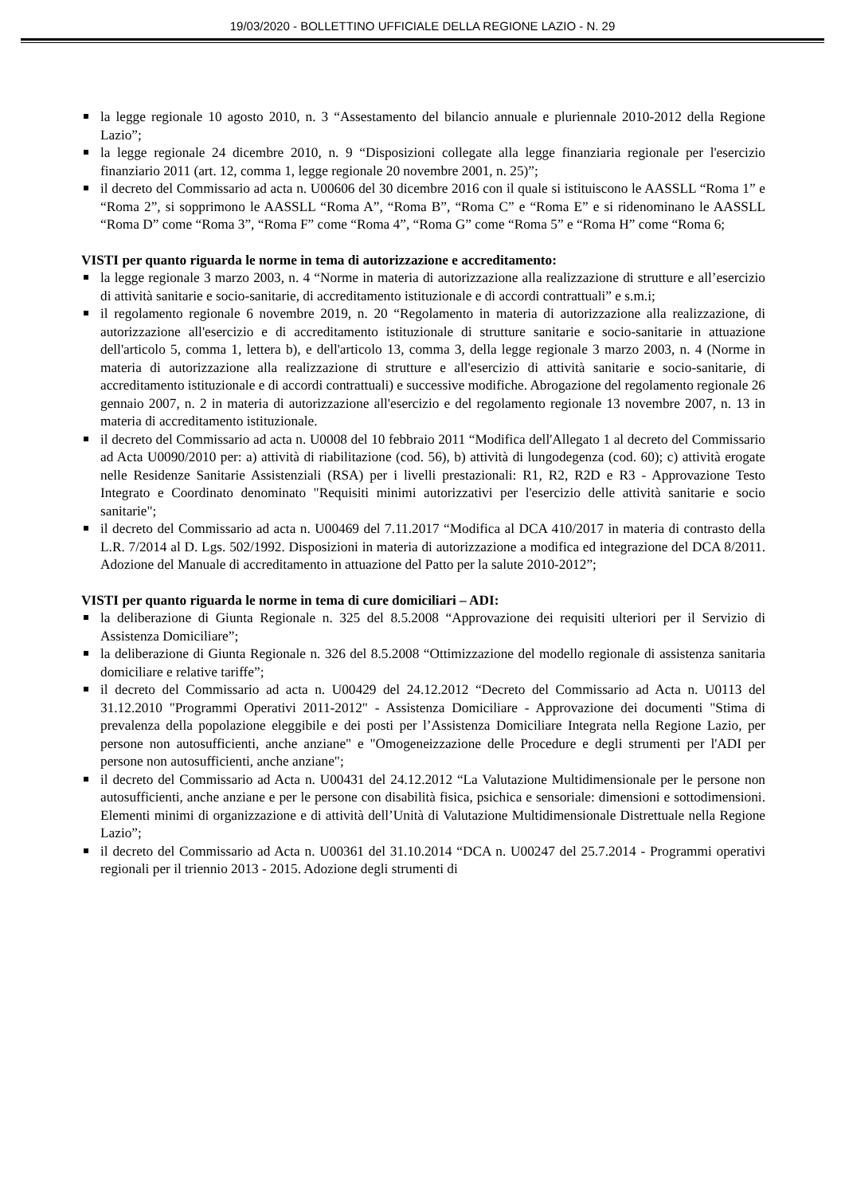19/03/2020 - BOLLETTINO UFFICIALE DELLA REGIONE LAZIO - N. 29
la legge regionale 10 agosto 2010, n. 3 “Assestamento del bilancio annuale e pluriennale 2010-2012 della Regione Lazio”;
la legge regionale 24 dicembre 2010, n. 9 “Disposizioni collegate alla legge finanziaria regionale per l'esercizio finanziario 2011 (art. 12, comma 1, legge regionale 20 novembre 2001, n. 25)”;
il decreto del Commissario ad acta n. U00606 del 30 dicembre 2016 con il quale si istituiscono le AASSLL “Roma 1” e “Roma 2”, si sopprimono le AASSLL “Roma A”, “Roma B”, “Roma C” e “Roma E” e si ridenominano le AASSLL “Roma D” come “Roma 3”, “Roma F” come “Roma 4”, “Roma G” come “Roma 5” e “Roma H” come “Roma 6;
VISTI per quanto riguarda le norme in tema di autorizzazione e accreditamento:
la legge regionale 3 marzo 2003, n. 4 “Norme in materia di autorizzazione alla realizzazione di strutture e all’esercizio di attività sanitarie e socio-sanitarie, di accreditamento istituzionale e di accordi contrattuali” e s.m.i;
il regolamento regionale 6 novembre 2019, n. 20 “Regolamento in materia di autorizzazione alla realizzazione, di autorizzazione all'esercizio e di accreditamento istituzionale di strutture sanitarie e socio-sanitarie in attuazione dell'articolo 5, comma 1, lettera b), e dell'articolo 13, comma 3, della legge regionale 3 marzo 2003, n. 4 (Norme in materia di autorizzazione alla realizzazione di strutture e all'esercizio di attività sanitarie e socio-sanitarie, di accreditamento istituzionale e di accordi contrattuali) e successive modifiche. Abrogazione del regolamento regionale 26 gennaio 2007, n. 2 in materia di autorizzazione all'esercizio e del regolamento regionale 13 novembre 2007, n. 13 in materia di accreditamento istituzionale.
il decreto del Commissario ad acta n. U0008 del 10 febbraio 2011 “Modifica dell'Allegato 1 al decreto del Commissario ad Acta U0090/2010 per: a) attività di riabilitazione (cod. 56), b) attività di lungodegenza (cod. 60); c) attività erogate nelle Residenze Sanitarie Assistenziali (RSA) per i livelli prestazionali: R1, R2, R2D e R3 - Approvazione Testo Integrato e Coordinato denominato "Requisiti minimi autorizzativi per l'esercizio delle attività sanitarie e socio sanitarie";
il decreto del Commissario ad acta n. U00469 del 7.11.2017 “Modifica al DCA 410/2017 in materia di contrasto della L.R. 7/2014 al D. Lgs. 502/1992. Disposizioni in materia di autorizzazione a modifica ed integrazione del DCA 8/2011. Adozione del Manuale di accreditamento in attuazione del Patto per la salute 2010-2012”;
VISTI per quanto riguarda le norme in tema di cure domiciliari – ADI:
la deliberazione di Giunta Regionale n. 325 del 8.5.2008 “Approvazione dei requisiti ulteriori per il Servizio di Assistenza Domiciliare”;
la deliberazione di Giunta Regionale n. 326 del 8.5.2008 “Ottimizzazione del modello regionale di assistenza sanitaria domiciliare e relative tariffe”;
il decreto del Commissario ad acta n. U00429 del 24.12.2012 “Decreto del Commissario ad Acta n. U0113 del 31.12.2010 "Programmi Operativi 2011-2012" - Assistenza Domiciliare - Approvazione dei documenti "Stima di prevalenza della popolazione eleggibile e dei posti per l’Assistenza Domiciliare Integrata nella Regione Lazio, per persone non autosufficienti, anche anziane" e "Omogeneizzazione delle Procedure e degli strumenti per l'ADI per persone non autosufficienti, anche anziane";
il decreto del Commissario ad Acta n. U00431 del 24.12.2012 “La Valutazione Multidimensionale per le persone non autosufficienti, anche anziane e per le persone con disabilità fisica, psichica e sensoriale: dimensioni e sottodimensioni. Elementi minimi di organizzazione e di attività dell’Unità di Valutazione Multidimensionale Distrettuale nella Regione Lazio”;
il decreto del Commissario ad Acta n. U00361 del 31.10.2014 “DCA n. U00247 del 25.7.2014 - Programmi operativi regionali per il triennio 2013 - 2015. Adozione degli strumenti di